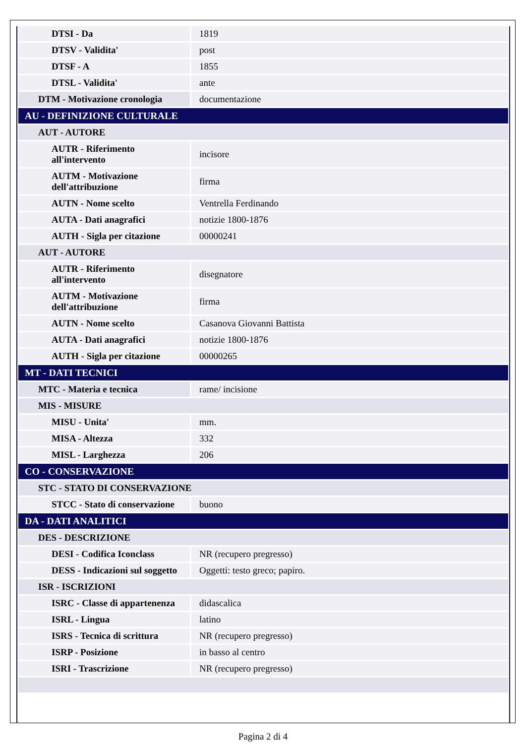| DTSI - Da | 1819 |
| DTSV - Validita' | post |
| DTSF - A | 1855 |
| DTSL - Validita' | ante |
| DTM - Motivazione cronologia | documentazione |
| AU - DEFINIZIONE CULTURALE | |
| AUT - AUTORE | |
| AUTR - Riferimento all'intervento | incisore |
| AUTM - Motivazione dell'attribuzione | firma |
| AUTN - Nome scelto | Ventrella Ferdinando |
| AUTA - Dati anagrafici | notizie 1800-1876 |
| AUTH - Sigla per citazione | 00000241 |
| AUT - AUTORE | |
| AUTR - Riferimento all'intervento | disegnatore |
| AUTM - Motivazione dell'attribuzione | firma |
| AUTN - Nome scelto | Casanova Giovanni Battista |
| AUTA - Dati anagrafici | notizie 1800-1876 |
| AUTH - Sigla per citazione | 00000265 |
| MT - DATI TECNICI | |
| MTC - Materia e tecnica | rame/ incisione |
| MIS - MISURE | |
| MISU - Unita' | mm. |
| MISA - Altezza | 332 |
| MISL - Larghezza | 206 |
| CO - CONSERVAZIONE | |
| STC - STATO DI CONSERVAZIONE | |
| STCC - Stato di conservazione | buono |
| DA - DATI ANALITICI | |
| DES - DESCRIZIONE | |
| DESI - Codifica Iconclass | NR (recupero pregresso) |
| DESS - Indicazioni sul soggetto | Oggetti: testo greco; papiro. |
| ISR - ISCRIZIONI | |
| ISRC - Classe di appartenenza | didascalica |
| ISRL - Lingua | latino |
| ISRS - Tecnica di scrittura | NR (recupero pregresso) |
| ISRP - Posizione | in basso al centro |
| ISRI - Trascrizione | NR (recupero pregresso) |
Pagina 2 di 4